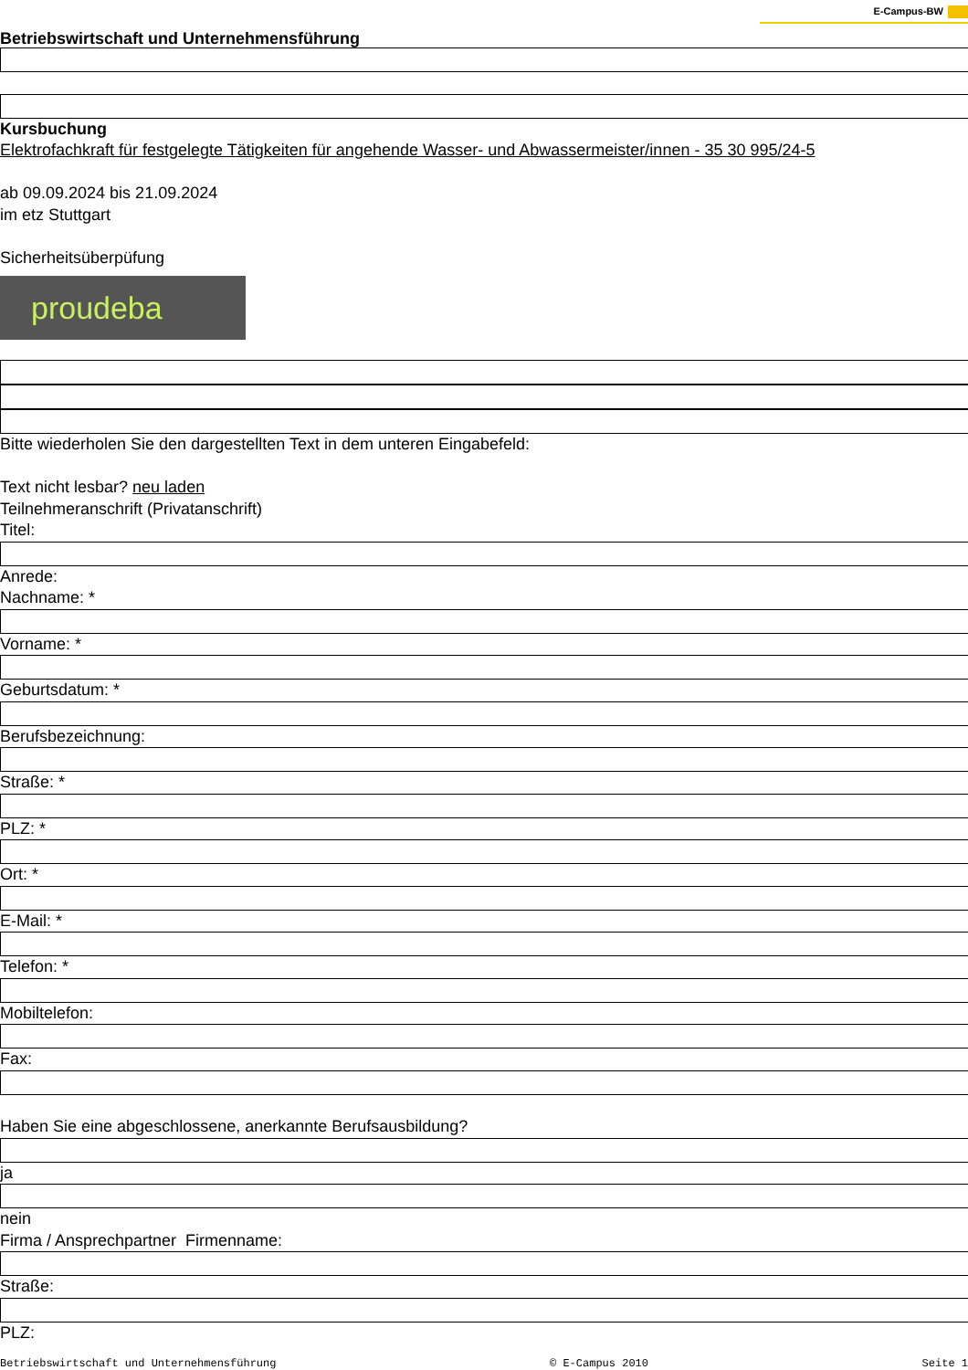E-Campus-BW
Betriebswirtschaft und Unternehmensführung
Kursbuchung
Elektrofachkraft für festgelegte Tätigkeiten für angehende Wasser- und Abwassermeister/innen - 35 30 995/24-5
ab 09.09.2024 bis 21.09.2024
im etz Stuttgart
Sicherheitsüberpüfung
proudeba
Bitte wiederholen Sie den dargestellten Text in dem unteren Eingabefeld:
Text nicht lesbar? neu laden
Teilnehmeranschrift (Privatanschrift)
Titel:
Anrede:
Nachname: *
Vorname: *
Geburtsdatum: *
Berufsbezeichnung:
Straße: *
PLZ: *
Ort: *
E-Mail: *
Telefon: *
Mobiltelefon:
Fax:
Haben Sie eine abgeschlossene, anerkannte Berufsausbildung?
ja
nein
Firma / Ansprechpartner Firmenname:
Straße:
PLZ:
Betriebswirtschaft und Unternehmensführung © E-Campus 2010 Seite 1